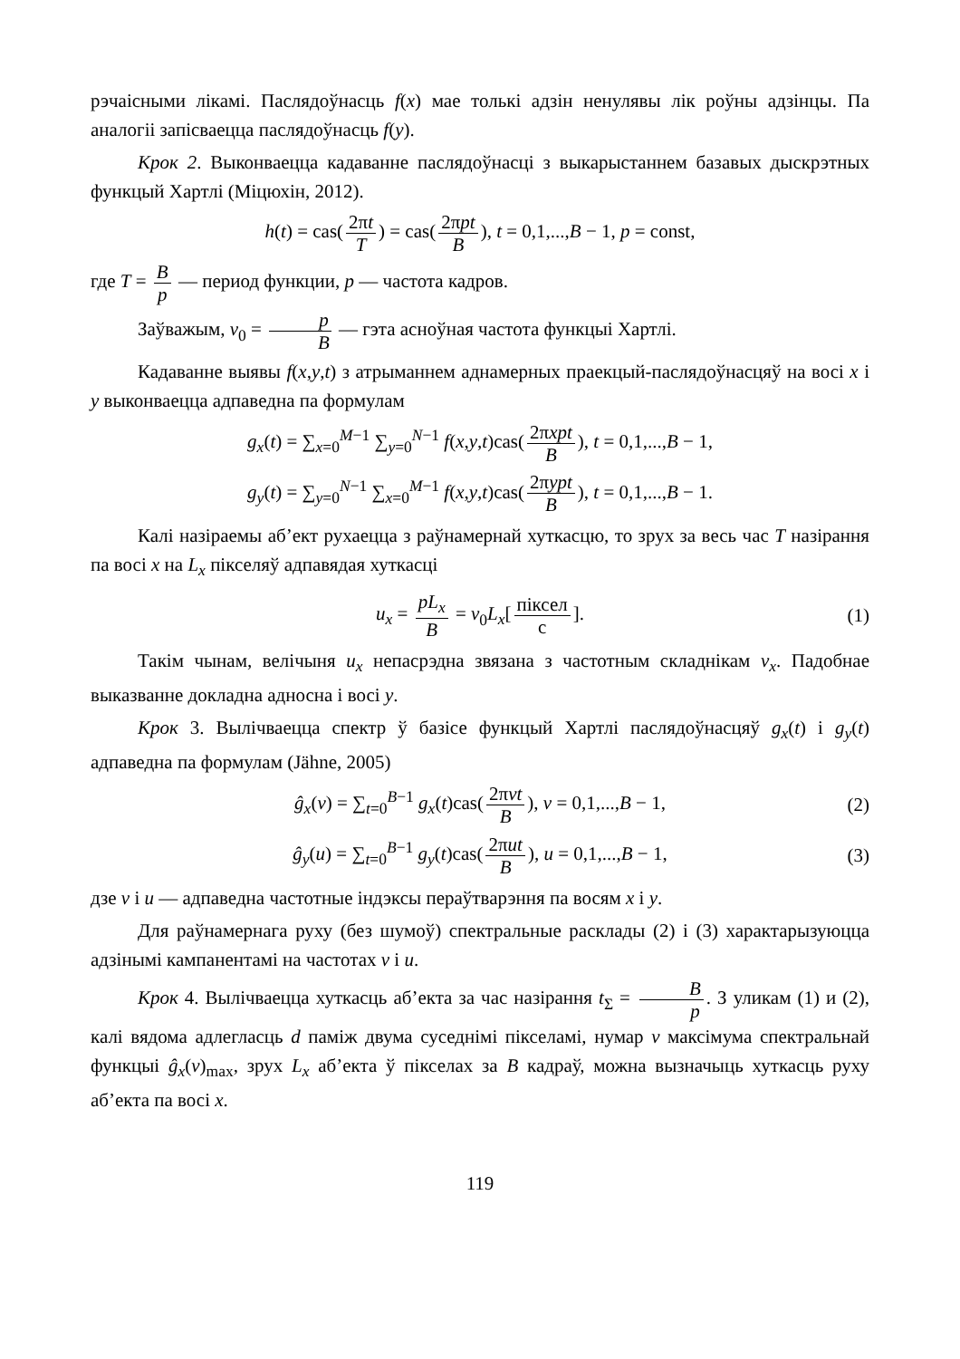рэчаісными лікамі. Паслядоўнасць f(x) мае толькі адзін ненулявы лік роўны адзінцы. Па аналогіі запісваецца паслядоўнасць f(y).
Крок 2. Выконваецца кадаванне паслядоўнасці з выкарыстаннем базавых дыскрэтных функцый Хартлі (Міцюхін, 2012).
h(t) = cas(2πt T) = cas(2πpt B), t = 0,1,...,B − 1, p = const,
где T = B p — период функции, p — частота кадров.
Заўважым, v<sub>0</sub> = p B — гэта асноўная частота функцыі Хартлі.
Кадаванне выявы f(x,y,t) з атрыманнем аднамерных праекцый-паслядоўнасцяў на восі x і y выконваецца адпаведна па формулам
g<sub>x</sub>(t) = ∑<sub>x=0</sub><sup>M−1</sup> ∑<sub>y=0</sub><sup>N−1</sup> f(x,y,t)cas(2πxpt B), t = 0,1,...,B − 1,
g<sub>y</sub>(t) = ∑<sub>y=0</sub><sup>N−1</sup> ∑<sub>x=0</sub><sup>M−1</sup> f(x,y,t)cas(2πypt B), t = 0,1,...,B − 1.
Калі назіраемы аб’ект рухаецца з раўнамернай хуткасцю, то зрух за весь час T назірання па восі x на L<sub>x</sub> пікселяў адпавядая хуткасці
u<sub>x</sub> = pL<sub>x</sub> B = v<sub>0</sub>L<sub>x</sub>[піксел с]. (1)
Такім чынам, велічыня u<sub>x</sub> непасрэдна звязана з частотным складнікам v<sub>x</sub>. Падобнае выказванне докладна адносна і восі y.
Крок 3. Вылічваецца спектр ў базісе функцый Хартлі паслядоўнасцяў g<sub>x</sub>(t) і g<sub>y</sub>(t) адпаведна па формулам (Jähne, 2005)
ĝ<sub>x</sub>(v) = ∑<sub>t=0</sub><sup>B−1</sup> g<sub>x</sub>(t)cas(2πvt B), v = 0,1,...,B − 1, (2)
ĝ<sub>y</sub>(u) = ∑<sub>t=0</sub><sup>B−1</sup> g<sub>y</sub>(t)cas(2πut B), u = 0,1,...,B − 1, (3)
дзе v і u — адпаведна частотные індэксы пераўтварэння па восям x і y.
Для раўнамернага руху (без шумоў) спектральные расклады (2) і (3) характарызуюцца адзінымі кампанентамі на частотах v і u.
Крок 4. Вылічваецца хуткасць аб’екта за час назірання t<sub>Σ</sub> = B p. З уликам (1) и (2), калі вядома адлегласць d паміж двума суседнімі пікселамі, нумар v максімума спектральнай функцыі ĝ<sub>x</sub>(v)<sub>max</sub>, зрух L<sub>x</sub> аб’екта ў пікселах за B кадраў, можна вызначыць хуткасць руху аб’екта па восі x.
119